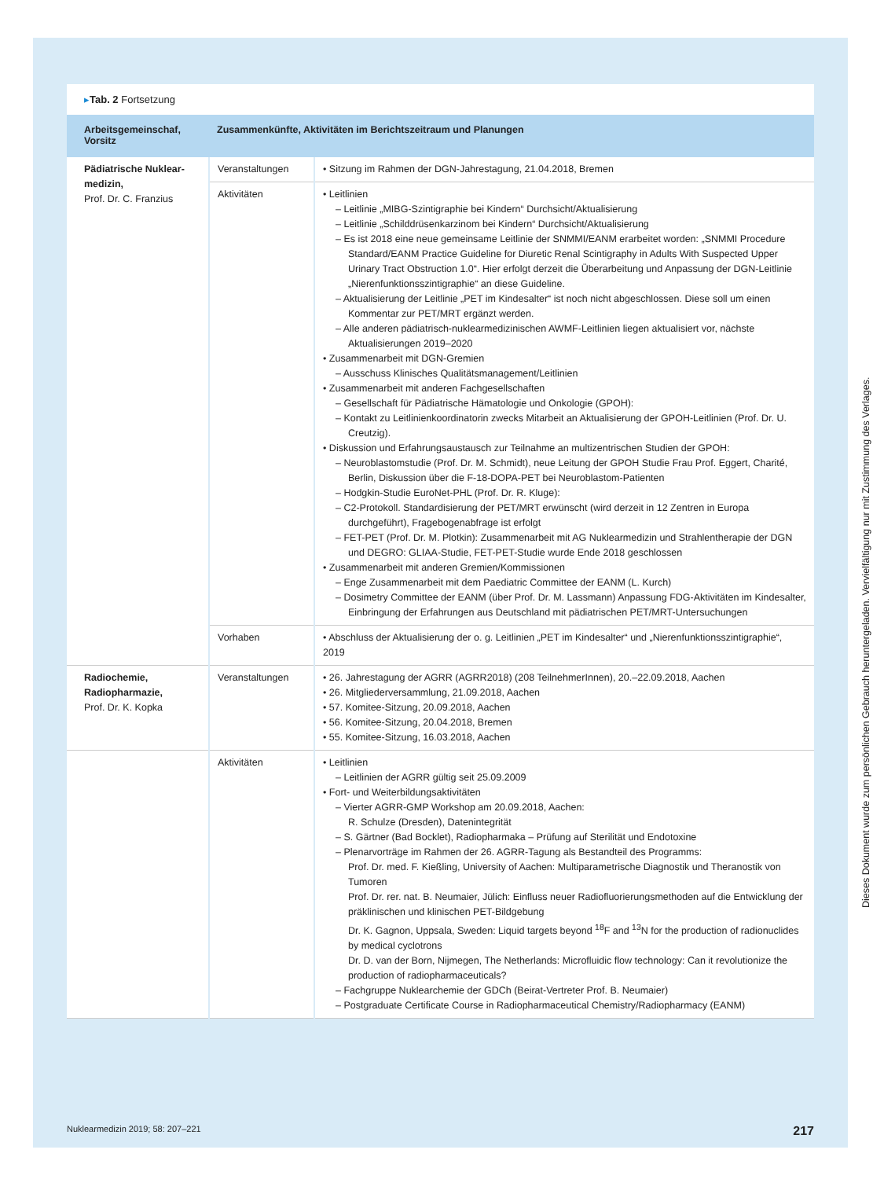▸Tab. 2 Fortsetzung
| Arbeitsgemeinschaf, Vorsitz | Zusammenkünfte, Aktivitäten im Berichtszeitraum und Planungen | |
| --- | --- | --- |
| Pädiatrische Nuklear-medizin, Prof. Dr. C. Franzius | Veranstaltungen | • Sitzung im Rahmen der DGN-Jahrestagung, 21.04.2018, Bremen |
| | Aktivitäten | • Leitlinien – Leitlinie „MIBG-Szintigraphie bei Kindern“ Durchsicht/Aktualisierung – Leitlinie „Schilddrüsenkarzinom bei Kindern“ Durchsicht/Aktualisierung – Es ist 2018 eine neue gemeinsame Leitlinie der SNMMI/EANM erarbeitet worden: „SNMMI Procedure Standard/EANM Practice Guideline for Diuretic Renal Scintigraphy in Adults With Suspected Upper Urinary Tract Obstruction 1.0“. Hier erfolgt derzeit die Überarbeitung und Anpassung der DGN-Leitlinie „Nierenfunktionsszintigraphie“ an diese Guideline. – Aktualisierung der Leitlinie „PET im Kindesalter“ ist noch nicht abgeschlossen. Diese soll um einen Kommentar zur PET/MRT ergänzt werden. – Alle anderen pädiatrisch-nuklearmedizinischen AWMF-Leitlinien liegen aktualisiert vor, nächste Aktualisierungen 2019–2020 • Zusammenarbeit mit DGN-Gremien – Ausschuss Klinisches Qualitätsmanagement/Leitlinien • Zusammenarbeit mit anderen Fachgesellschaften – Gesellschaft für Pädiatrische Hämatologie und Onkologie (GPOH): – Kontakt zu Leitlinienkoordinatorin zwecks Mitarbeit an Aktualisierung der GPOH-Leitlinien (Prof. Dr. U. Creutzig). • Diskussion und Erfahrungsaustausch zur Teilnahme an multizentrischen Studien der GPOH: – Neuroblastomstudie (Prof. Dr. M. Schmidt), neue Leitung der GPOH Studie Frau Prof. Eggert, Charité, Berlin, Diskussion über die F-18-DOPA-PET bei Neuroblastom-Patienten – Hodgkin-Studie EuroNet-PHL (Prof. Dr. R. Kluge): – C2-Protokoll. Standardisierung der PET/MRT erwünscht (wird derzeit in 12 Zentren in Europa durchgeführt), Fragebogenabfrage ist erfolgt – FET-PET (Prof. Dr. M. Plotkin): Zusammenarbeit mit AG Nuklearmedizin und Strahlentherapie der DGN und DEGRO: GLIAA-Studie, FET-PET-Studie wurde Ende 2018 geschlossen • Zusammenarbeit mit anderen Gremien/Kommissionen – Enge Zusammenarbeit mit dem Paediatric Committee der EANM (L. Kurch) – Dosimetry Committee der EANM (über Prof. Dr. M. Lassmann) Anpassung FDG-Aktivitäten im Kindesalter, Einbringung der Erfahrungen aus Deutschland mit pädiatrischen PET/MRT-Untersuchungen |
| | Vorhaben | • Abschluss der Aktualisierung der o. g. Leitlinien „PET im Kindesalter“ und „Nierenfunktionsszintigraphie“, 2019 |
| Radiochemie, Radiopharmazie, Prof. Dr. K. Kopka | Veranstaltungen | • 26. Jahrestagung der AGRR (AGRR2018) (208 TeilnehmerInnen), 20.–22.09.2018, Aachen • 26. Mitgliederversammlung, 21.09.2018, Aachen • 57. Komitee-Sitzung, 20.09.2018, Aachen • 56. Komitee-Sitzung, 20.04.2018, Bremen • 55. Komitee-Sitzung, 16.03.2018, Aachen |
| | Aktivitäten | • Leitlinien – Leitlinien der AGRR gültig seit 25.09.2009 • Fort- und Weiterbildungsaktivitäten – Vierter AGRR-GMP Workshop am 20.09.2018, Aachen: R. Schulze (Dresden), Datenintegrität – S. Gärtner (Bad Bocklet), Radiopharmaka – Prüfung auf Sterilität und Endotoxine – Plenarvorträge im Rahmen der 26. AGRR-Tagung als Bestandteil des Programms: Prof. Dr. med. F. Kießling, University of Aachen: Multiparametrische Diagnostik und Theranostik von Tumoren Prof. Dr. rer. nat. B. Neumaier, Jülich: Einfluss neuer Radiofluorierungsmethoden auf die Entwicklung der präklinischen und klinischen PET-Bildgebung Dr. K. Gagnon, Uppsala, Sweden: Liquid targets beyond <sup>18</sup>F and <sup>13</sup>N for the production of radionuclides by medical cyclotrons Dr. D. van der Born, Nijmegen, The Netherlands: Microfluidic flow technology: Can it revolutionize the production of radiopharmaceuticals? – Fachgruppe Nuklearchemie der GDCh (Beirat-Vertreter Prof. B. Neumaier) – Postgraduate Certificate Course in Radiopharmaceutical Chemistry/Radiopharmacy (EANM) |
Nuklearmedizin 2019; 58: 207–221 217
Dieses Dokument wurde zum persönlichen Gebrauch heruntergeladen. Vervielfältigung nur mit Zustimmung des Verlages.